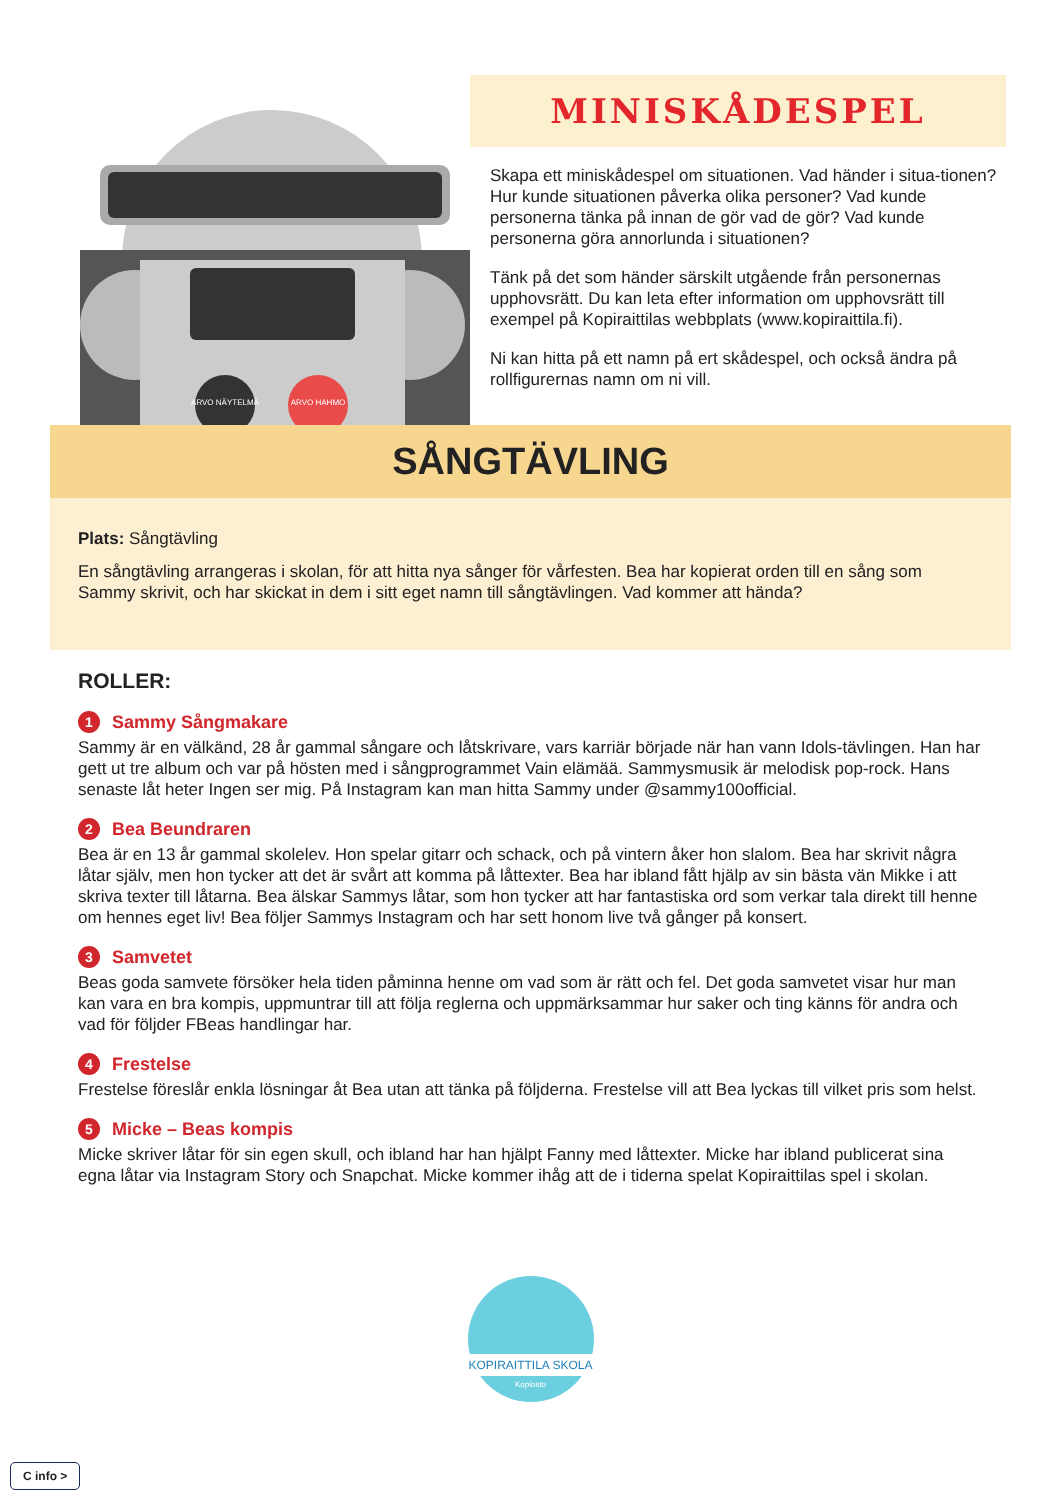ARVO NÄYTELMÄ
ARVO HAHMO
MINISKÅDESPEL
Skapa ett miniskådespel om situationen. Vad händer i situa-tionen? Hur kunde situationen påverka olika personer? Vad kunde personerna tänka på innan de gör vad de gör? Vad kunde personerna göra annorlunda i situationen?
Tänk på det som händer särskilt utgående från personernas upphovsrätt. Du kan leta efter information om upphovsrätt till exempel på Kopiraittilas webbplats (www.kopiraittila.fi).
Ni kan hitta på ett namn på ert skådespel, och också ändra på rollfigurernas namn om ni vill.
SÅNGTÄVLING
Plats: Sångtävling
En sångtävling arrangeras i skolan, för att hitta nya sånger för vårfesten. Bea har kopierat orden till en sång som Sammy skrivit, och har skickat in dem i sitt eget namn till sångtävlingen. Vad kommer att hända?
ROLLER:
1 Sammy Sångmakare
Sammy är en välkänd, 28 år gammal sångare och låtskrivare, vars karriär började när han vann Idols-tävlingen. Han har gett ut tre album och var på hösten med i sångprogrammet Vain elämää. Sammysmusik är melodisk pop-rock. Hans senaste låt heter Ingen ser mig. På Instagram kan man hitta Sammy under @sammy100official.
2 Bea Beundraren
Bea är en 13 år gammal skolelev. Hon spelar gitarr och schack, och på vintern åker hon slalom. Bea har skrivit några låtar själv, men hon tycker att det är svårt att komma på låttexter. Bea har ibland fått hjälp av sin bästa vän Mikke i att skriva texter till låtarna. Bea älskar Sammys låtar, som hon tycker att har fantastiska ord som verkar tala direkt till henne om hennes eget liv! Bea följer Sammys Instagram och har sett honom live två gånger på konsert.
3 Samvetet
Beas goda samvete försöker hela tiden påminna henne om vad som är rätt och fel. Det goda samvetet visar hur man kan vara en bra kompis, uppmuntrar till att följa reglerna och uppmärksammar hur saker och ting känns för andra och vad för följder FBeas handlingar har.
4 Frestelse
Frestelse föreslår enkla lösningar åt Bea utan att tänka på följderna. Frestelse vill att Bea lyckas till vilket pris som helst.
5 Micke – Beas kompis
Micke skriver låtar för sin egen skull, och ibland har han hjälpt Fanny med låttexter. Micke har ibland publicerat sina egna låtar via Instagram Story och Snapchat. Micke kommer ihåg att de i tiderna spelat Kopiraittilas spel i skolan.
KOPIRAITTILA SKOLA
Kopiosto
C info >